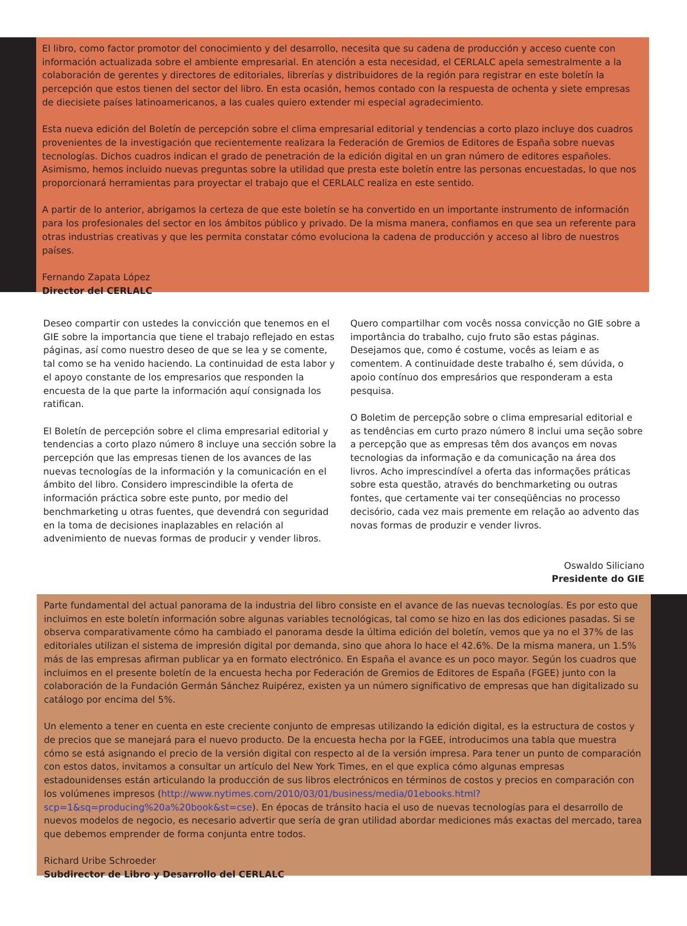El libro, como factor promotor del conocimiento y del desarrollo, necesita que su cadena de producción y acceso cuente con información actualizada sobre el ambiente empresarial. En atención a esta necesidad, el CERLALC apela semestralmente a la colaboración de gerentes y directores de editoriales, librerías y distribuidores de la región para registrar en este boletín la percepción que estos tienen del sector del libro. En esta ocasión, hemos contado con la respuesta de ochenta y siete empresas de diecisiete países latinoamericanos, a las cuales quiero extender mi especial agradecimiento.
Esta nueva edición del Boletín de percepción sobre el clima empresarial editorial y tendencias a corto plazo incluye dos cuadros provenientes de la investigación que recientemente realizara la Federación de Gremios de Editores de España sobre nuevas tecnologías. Dichos cuadros indican el grado de penetración de la edición digital en un gran número de editores españoles. Asimismo, hemos incluido nuevas preguntas sobre la utilidad que presta este boletín entre las personas encuestadas, lo que nos proporcionará herramientas para proyectar el trabajo que el CERLALC realiza en este sentido.
A partir de lo anterior, abrigamos la certeza de que este boletín se ha convertido en un importante instrumento de información para los profesionales del sector en los ámbitos público y privado. De la misma manera, confiamos en que sea un referente para otras industrias creativas y que les permita constatar cómo evoluciona la cadena de producción y acceso al libro de nuestros países.
Fernando Zapata López
Director del CERLALC
Deseo compartir con ustedes la convicción que tenemos en el GIE sobre la importancia que tiene el trabajo reflejado en estas páginas, así como nuestro deseo de que se lea y se comente, tal como se ha venido haciendo. La continuidad de esta labor y el apoyo constante de los empresarios que responden la encuesta de la que parte la información aquí consignada los ratifican.
El Boletín de percepción sobre el clima empresarial editorial y tendencias a corto plazo número 8 incluye una sección sobre la percepción que las empresas tienen de los avances de las nuevas tecnologías de la información y la comunicación en el ámbito del libro. Considero imprescindible la oferta de información práctica sobre este punto, por medio del benchmarketing u otras fuentes, que devendrá con seguridad en la toma de decisiones inaplazables en relación al advenimiento de nuevas formas de producir y vender libros.
Quero compartilhar com vocês nossa convicção no GIE sobre a importância do trabalho, cujo fruto são estas páginas. Desejamos que, como é costume, vocês as leiam e as comentem. A continuidade deste trabalho é, sem dúvida, o apoio contínuo dos empresários que responderam a esta pesquisa.
O Boletim de percepção sobre o clima empresarial editorial e as tendências em curto prazo número 8 inclui uma seção sobre a percepção que as empresas têm dos avanços em novas tecnologias da informação e da comunicação na área dos livros. Acho imprescindível a oferta das informações práticas sobre esta questão, através do benchmarketing ou outras fontes, que certamente vai ter conseqüências no processo decisório, cada vez mais premente em relação ao advento das novas formas de produzir e vender livros.
Oswaldo Siliciano
Presidente do GIE
Parte fundamental del actual panorama de la industria del libro consiste en el avance de las nuevas tecnologías. Es por esto que incluimos en este boletín información sobre algunas variables tecnológicas, tal como se hizo en las dos ediciones pasadas. Si se observa comparativamente cómo ha cambiado el panorama desde la última edición del boletín, vemos que ya no el 37% de las editoriales utilizan el sistema de impresión digital por demanda, sino que ahora lo hace el 42.6%. De la misma manera, un 1.5% más de las empresas afirman publicar ya en formato electrónico. En España el avance es un poco mayor. Según los cuadros que incluimos en el presente boletín de la encuesta hecha por Federación de Gremios de Editores de España (FGEE) junto con la colaboración de la Fundación Germán Sánchez Ruipérez, existen ya un número significativo de empresas que han digitalizado su catálogo por encima del 5%.
Un elemento a tener en cuenta en este creciente conjunto de empresas utilizando la edición digital, es la estructura de costos y de precios que se manejará para el nuevo producto. De la encuesta hecha por la FGEE, introducimos una tabla que muestra cómo se está asignando el precio de la versión digital con respecto al de la versión impresa. Para tener un punto de comparación con estos datos, invitamos a consultar un artículo del New York Times, en el que explica cómo algunas empresas estadounidenses están articulando la producción de sus libros electrónicos en términos de costos y precios en comparación con los volúmenes impresos (http://www.nytimes.com/2010/03/01/business/media/01ebooks.html?scp=1&sq=producing%20a%20book&st=cse). En épocas de tránsito hacia el uso de nuevas tecnologías para el desarrollo de nuevos modelos de negocio, es necesario advertir que sería de gran utilidad abordar mediciones más exactas del mercado, tarea que debemos emprender de forma conjunta entre todos.
Richard Uribe Schroeder
Subdirector de Libro y Desarrollo del CERLALC